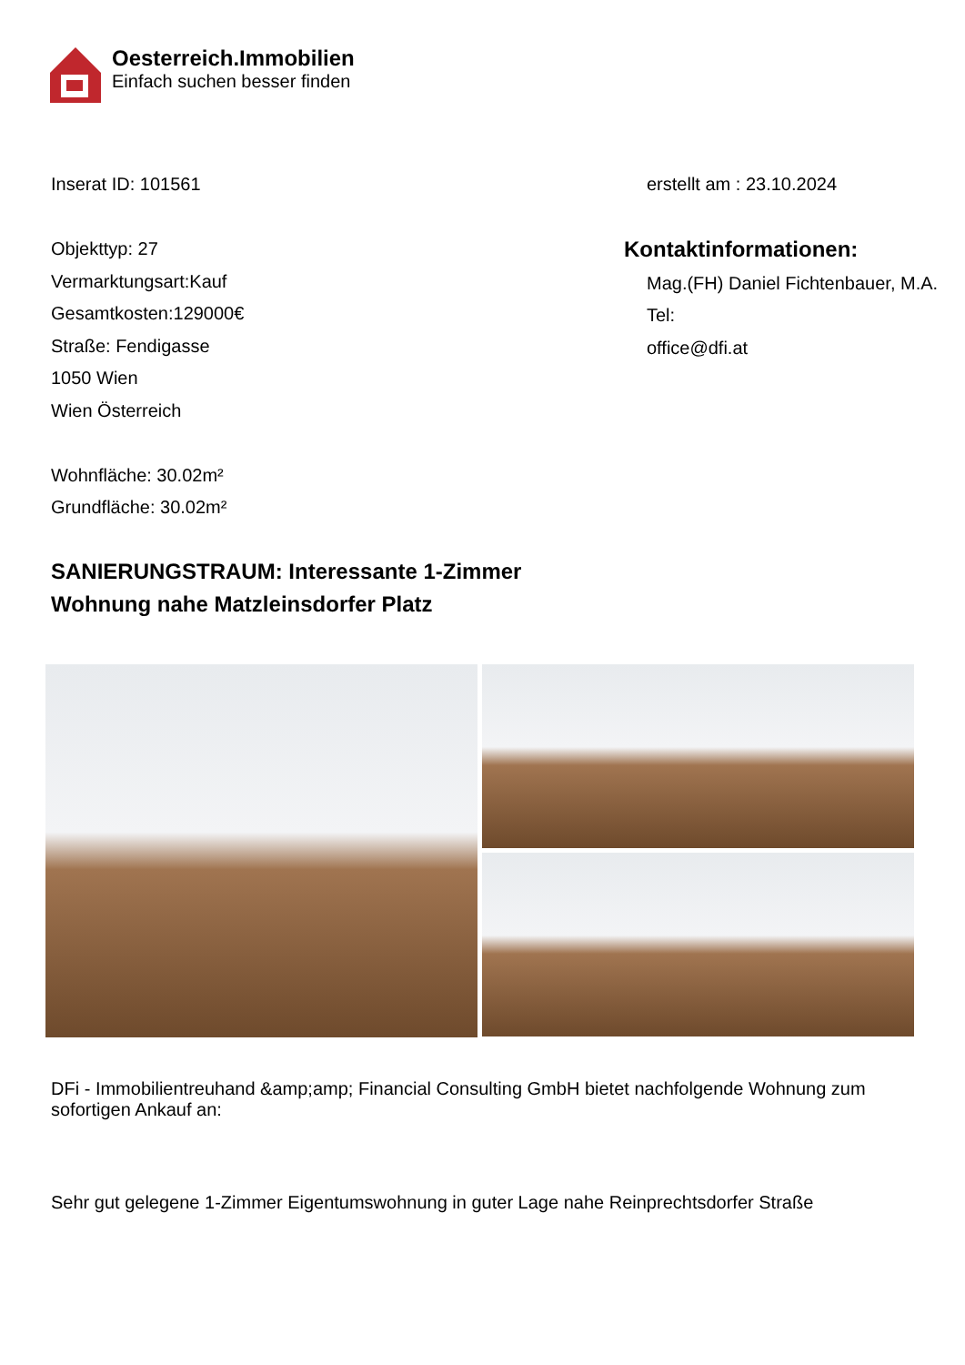Oesterreich.Immobilien
Einfach suchen besser finden
Inserat ID: 101561
Objekttyp: 27
Vermarktungsart:Kauf
Gesamtkosten:129000€
Straße: Fendigasse
1050 Wien
Wien Österreich
Wohnfläche: 30.02m²
Grundfläche: 30.02m²
erstellt am : 23.10.2024
Kontaktinformationen:
Mag.(FH) Daniel Fichtenbauer, M.A.
Tel:
office@dfi.at
SANIERUNGSTRAUM: Interessante 1-Zimmer
Wohnung nahe Matzleinsdorfer Platz
DFi - Immobilientreuhand &amp;amp; Financial Consulting GmbH bietet nachfolgende Wohnung zum sofortigen Ankauf an:
Sehr gut gelegene 1-Zimmer Eigentumswohnung in guter Lage nahe Reinprechtsdorfer Straße